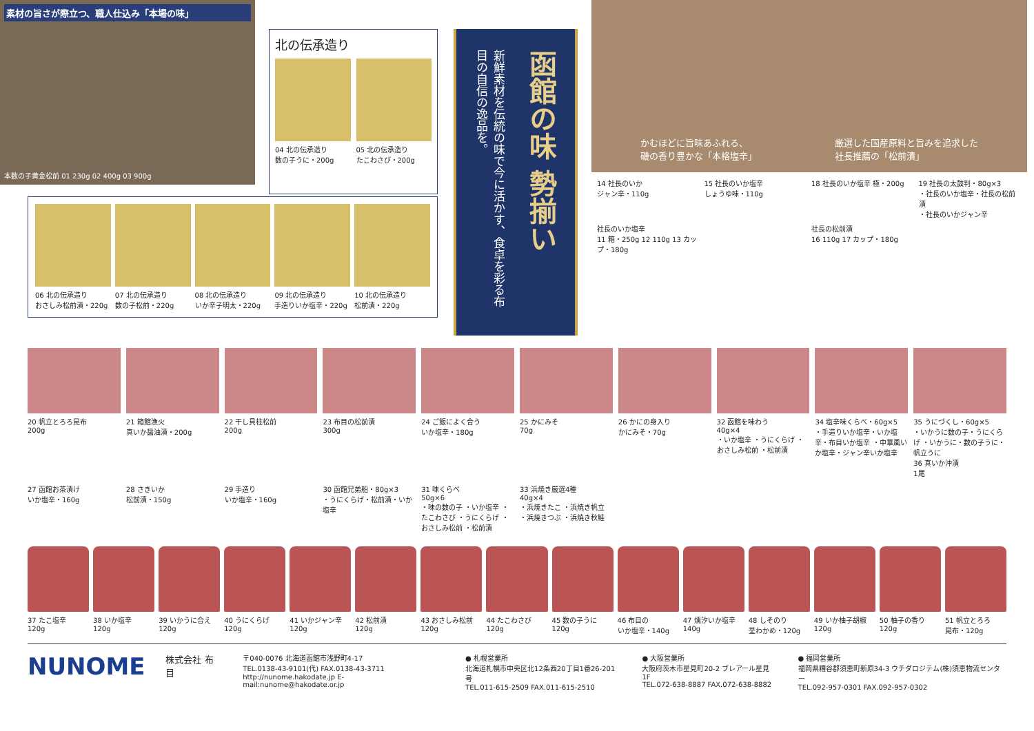素材の旨さが際立つ、職人仕込み「本場の味」
本数の子黄金松前 01 230g 02 400g 03 900g
北の伝承造り
04 北の伝承造り
数の子うに・200g
05 北の伝承造り
たこわさび・200g
06 北の伝承造り
おさしみ松前漬・220g
07 北の伝承造り
数の子松前・220g
08 北の伝承造り
いか辛子明太・220g
09 北の伝承造り
手造りいか塩辛・220g
10 北の伝承造り
松前漬・220g
函館の味 勢揃い
新鮮素材を伝統の味で今に活かす、食卓を彩る布目の自信の逸品を。
かむほどに旨味あふれる、
磯の香り豊かな「本格塩辛」
厳選した国産原料と旨みを追求した
社長推薦の「松前漬」
14 社長のいか
ジャン辛・110g
15 社長のいか塩辛
しょうゆ味・110g
18 社長のいか塩辛 極・200g
19 社長の太鼓判・80g×3
・社長のいか塩辛・社長の松前漬
・社長のいかジャン辛
社長のいか塩辛
11 箱・250g 12 110g 13 カップ・180g
社長の松前漬
16 110g 17 カップ・180g
20 帆立とろろ昆布
200g
21 箱館漁火
真いか醤油漬・200g
22 干し貝柱松前
200g
23 布目の松前漬
300g
24 ご飯によく合う
いか塩辛・180g
25 かにみそ
70g
26 かにの身入り
かにみそ・70g
32 函館を味わう
40g×4
・いか塩辛 ・うにくらげ ・おさしみ松前 ・松前漬
34 塩辛味くらべ・60g×5
・手造りいか塩辛・いか塩辛・布目いか塩辛 ・中華風いか塩辛・ジャン辛いか塩辛
35 うにづくし・60g×5
・いかうに数の子・うにくらげ ・いかうに・数の子うに・帆立うに
36 真いか沖漬
1尾
27 函館お茶漬け
いか塩辛・160g
28 さきいか
松前漬・150g
29 手造り
いか塩辛・160g
30 函館兄弟船・80g×3
・うにくらげ・松前漬・いか塩辛
31 味くらべ
50g×6
・味の数の子 ・いか塩辛 ・たこわさび ・うにくらげ ・おさしみ松前 ・松前漬
33 浜焼き厳選4種
40g×4
・浜焼きたこ ・浜焼き帆立 ・浜焼きつぶ ・浜焼き秋鮭
37 たこ塩辛
120g
38 いか塩辛
120g
39 いかうに合え
120g
40 うにくらげ
120g
41 いかジャン辛
120g
42 松前漬
120g
43 おさしみ松前
120g
44 たこわさび
120g
45 数の子うに
120g
46 布目の
いか塩辛・140g
47 燻汐いか塩辛
140g
48 しそのり
茎わかめ・120g
49 いか柚子胡椒
120g
50 柚子の香り
120g
51 帆立とろろ
昆布・120g
NUNOME
株式会社 布目
〒040-0076 北海道函館市浅野町4-17
TEL.0138-43-9101(代) FAX.0138-43-3711
http://nunome.hakodate.jp E-mail:nunome@hakodate.or.jp
● 札幌営業所
北海道札幌市中央区北12条西20丁目1番26-201号
TEL.011-615-2509 FAX.011-615-2510
● 大阪営業所
大阪府茨木市星見町20-2 ブレアール星見1F
TEL.072-638-8887 FAX.072-638-8882
● 福岡営業所
福岡県糟谷郡須恵町新原34-3 ウチダロジテム(株)須恵物流センター
TEL.092-957-0301 FAX.092-957-0302